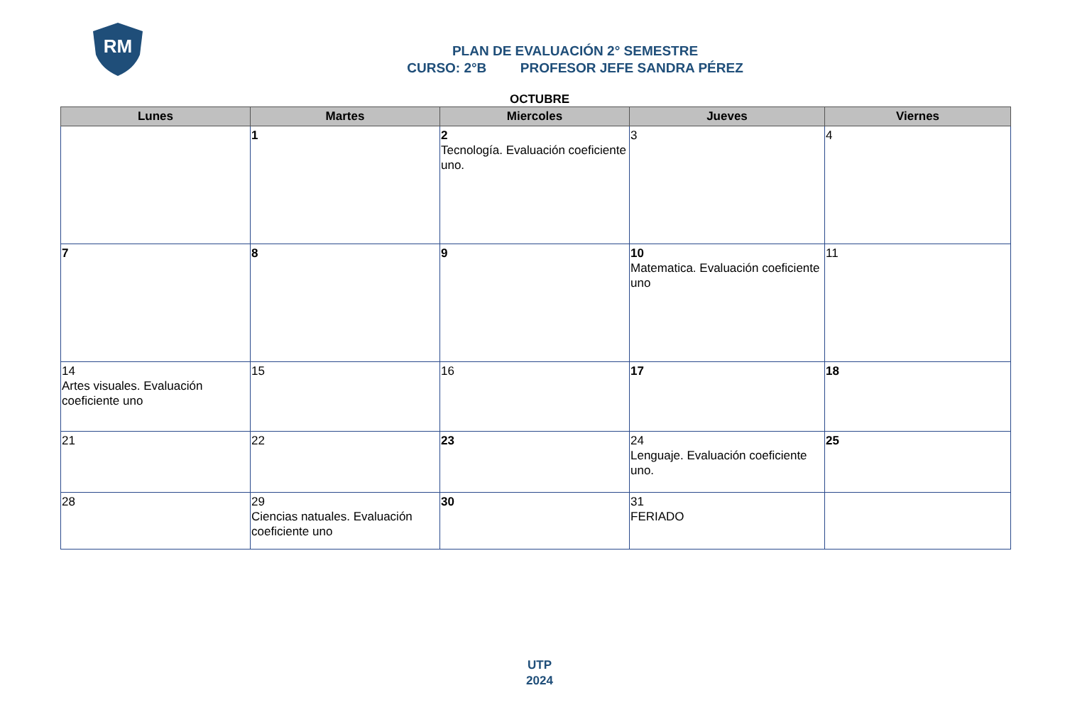RM
PLAN DE EVALUACIÓN 2° SEMESTRE
CURSO: 2°B PROFESOR JEFE SANDRA PÉREZ
OCTUBRE
| Lunes | Martes | Miercoles | Jueves | Viernes |
| --- | --- | --- | --- | --- |
| | 1 | 2 Tecnología. Evaluación coeficiente uno. | 3 | 4 |
| 7 | 8 | 9 | 10 Matematica. Evaluación coeficiente uno | 11 |
| 14 Artes visuales. Evaluación coeficiente uno | 15 | 16 | 17 | 18 |
| 21 | 22 | 23 | 24 Lenguaje. Evaluación coeficiente uno. | 25 |
| 28 | 29 Ciencias natuales. Evaluación coeficiente uno | 30 | 31 FERIADO | |
UTP
2024